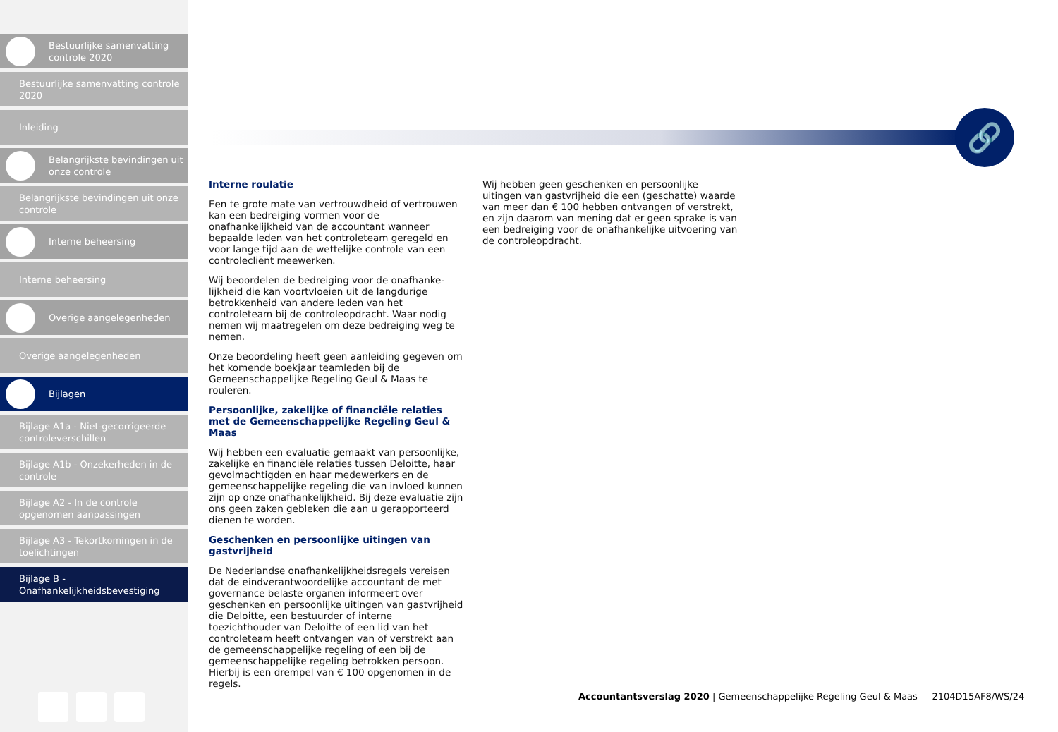Bestuurlijke samenvatting controle 2020
Bestuurlijke samenvatting controle 2020
Inleiding
Belangrijkste bevindingen uit onze controle
Belangrijkste bevindingen uit onze controle
Interne beheersing
Interne beheersing
Overige aangelegenheden
Overige aangelegenheden
Bijlagen
Bijlage A1a - Niet-gecorrigeerde controleverschillen
Bijlage A1b - Onzekerheden in de controle
Bijlage A2 - In de controle opgenomen aanpassingen
Bijlage A3 - Tekortkomingen in de toelichtingen
Bijlage B - Onafhankelijkheidsbevestiging
🔗
Interne roulatie
Een te grote mate van vertrouwdheid of vertrouwen kan een bedreiging vormen voor de onafhankelijkheid van de accountant wanneer bepaalde leden van het controleteam geregeld en voor lange tijd aan de wettelijke controle van een controlecliënt meewerken.
Wij beoordelen de bedreiging voor de onafhanke-lijkheid die kan voortvloeien uit de langdurige betrokkenheid van andere leden van het controleteam bij de controleopdracht. Waar nodig nemen wij maatregelen om deze bedreiging weg te nemen.
Onze beoordeling heeft geen aanleiding gegeven om het komende boekjaar teamleden bij de Gemeenschappelijke Regeling Geul & Maas te rouleren.
Persoonlijke, zakelijke of financiële relaties met de Gemeenschappelijke Regeling Geul & Maas
Wij hebben een evaluatie gemaakt van persoonlijke, zakelijke en financiële relaties tussen Deloitte, haar gevolmachtigden en haar medewerkers en de gemeenschappelijke regeling die van invloed kunnen zijn op onze onafhankelijkheid. Bij deze evaluatie zijn ons geen zaken gebleken die aan u gerapporteerd dienen te worden.
Geschenken en persoonlijke uitingen van gastvrijheid
De Nederlandse onafhankelijkheidsregels vereisen dat de eindverantwoordelijke accountant de met governance belaste organen informeert over geschenken en persoonlijke uitingen van gastvrijheid die Deloitte, een bestuurder of interne toezichthouder van Deloitte of een lid van het controleteam heeft ontvangen van of verstrekt aan de gemeenschappelijke regeling of een bij de gemeenschappelijke regeling betrokken persoon. Hierbij is een drempel van € 100 opgenomen in de regels.
Wij hebben geen geschenken en persoonlijke uitingen van gastvrijheid die een (geschatte) waarde van meer dan € 100 hebben ontvangen of verstrekt, en zijn daarom van mening dat er geen sprake is van een bedreiging voor de onafhankelijke uitvoering van de controleopdracht.
Accountantsverslag 2020 | Gemeenschappelijke Regeling Geul & Maas 2104D15AF8/WS/24